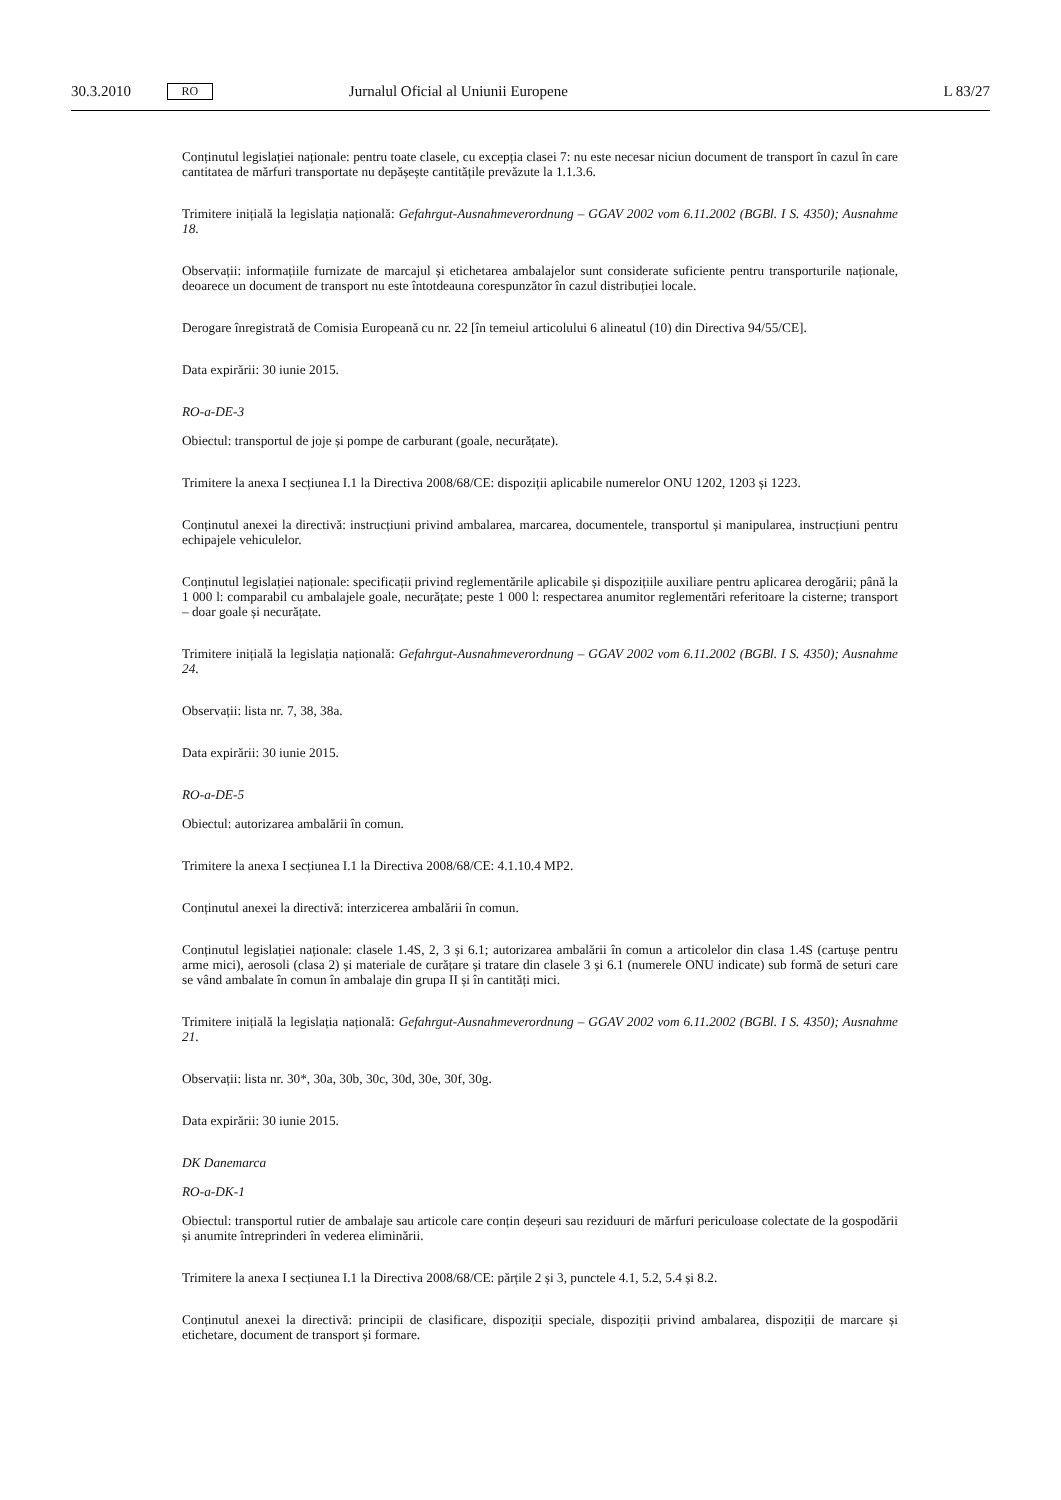30.3.2010 RO Jurnalul Oficial al Uniunii Europene L 83/27
Conținutul legislației naționale: pentru toate clasele, cu excepția clasei 7: nu este necesar niciun document de transport în cazul în care cantitatea de mărfuri transportate nu depășește cantitățile prevăzute la 1.1.3.6.
Trimitere inițială la legislația națională: Gefahrgut-Ausnahmeverordnung – GGAV 2002 vom 6.11.2002 (BGBl. I S. 4350); Ausnahme 18.
Observații: informațiile furnizate de marcajul și etichetarea ambalajelor sunt considerate suficiente pentru transporturile naționale, deoarece un document de transport nu este întotdeauna corespunzător în cazul distribuției locale.
Derogare înregistrată de Comisia Europeană cu nr. 22 [în temeiul articolului 6 alineatul (10) din Directiva 94/55/CE].
Data expirării: 30 iunie 2015.
RO-a-DE-3
Obiectul: transportul de joje și pompe de carburant (goale, necurățate).
Trimitere la anexa I secțiunea I.1 la Directiva 2008/68/CE: dispoziții aplicabile numerelor ONU 1202, 1203 și 1223.
Conținutul anexei la directivă: instrucțiuni privind ambalarea, marcarea, documentele, transportul și manipularea, instrucțiuni pentru echipajele vehiculelor.
Conținutul legislației naționale: specificații privind reglementările aplicabile și dispozițiile auxiliare pentru aplicarea derogării; până la 1 000 l: comparabil cu ambalajele goale, necurățate; peste 1 000 l: respectarea anumitor reglementări referitoare la cisterne; transport – doar goale și necurățate.
Trimitere inițială la legislația națională: Gefahrgut-Ausnahmeverordnung – GGAV 2002 vom 6.11.2002 (BGBl. I S. 4350); Ausnahme 24.
Observații: lista nr. 7, 38, 38a.
Data expirării: 30 iunie 2015.
RO-a-DE-5
Obiectul: autorizarea ambalării în comun.
Trimitere la anexa I secțiunea I.1 la Directiva 2008/68/CE: 4.1.10.4 MP2.
Conținutul anexei la directivă: interzicerea ambalării în comun.
Conținutul legislației naționale: clasele 1.4S, 2, 3 și 6.1; autorizarea ambalării în comun a articolelor din clasa 1.4S (cartușe pentru arme mici), aerosoli (clasa 2) și materiale de curățare și tratare din clasele 3 și 6.1 (numerele ONU indicate) sub formă de seturi care se vând ambalate în comun în ambalaje din grupa II și în cantități mici.
Trimitere inițială la legislația națională: Gefahrgut-Ausnahmeverordnung – GGAV 2002 vom 6.11.2002 (BGBl. I S. 4350); Ausnahme 21.
Observații: lista nr. 30*, 30a, 30b, 30c, 30d, 30e, 30f, 30g.
Data expirării: 30 iunie 2015.
DK Danemarca
RO-a-DK-1
Obiectul: transportul rutier de ambalaje sau articole care conțin deșeuri sau reziduuri de mărfuri periculoase colectate de la gospodării și anumite întreprinderi în vederea eliminării.
Trimitere la anexa I secțiunea I.1 la Directiva 2008/68/CE: părțile 2 și 3, punctele 4.1, 5.2, 5.4 și 8.2.
Conținutul anexei la directivă: principii de clasificare, dispoziții speciale, dispoziții privind ambalarea, dispoziții de marcare și etichetare, document de transport și formare.